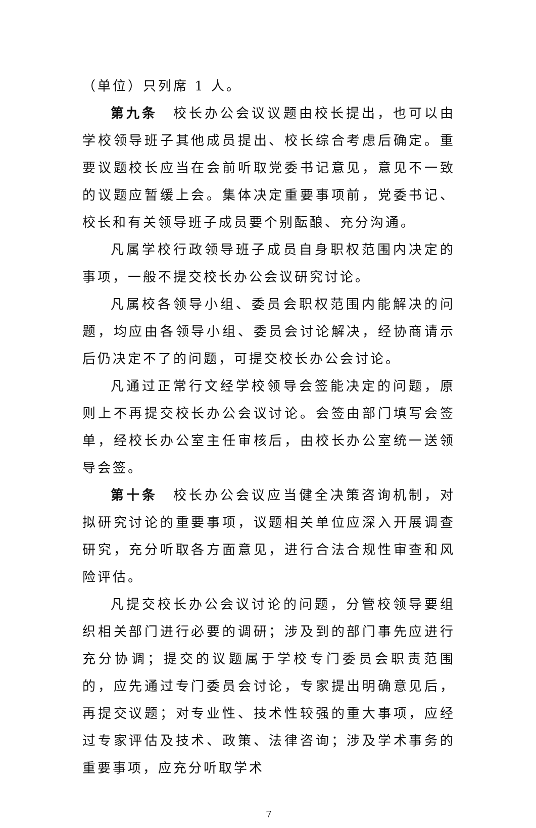（单位）只列席 1 人。
第九条　校长办公会议议题由校长提出，也可以由学校领导班子其他成员提出、校长综合考虑后确定。重要议题校长应当在会前听取党委书记意见，意见不一致的议题应暂缓上会。集体决定重要事项前，党委书记、校长和有关领导班子成员要个别酝酿、充分沟通。
凡属学校行政领导班子成员自身职权范围内决定的事项，一般不提交校长办公会议研究讨论。
凡属校各领导小组、委员会职权范围内能解决的问题，均应由各领导小组、委员会讨论解决，经协商请示后仍决定不了的问题，可提交校长办公会讨论。
凡通过正常行文经学校领导会签能决定的问题，原则上不再提交校长办公会议讨论。会签由部门填写会签单，经校长办公室主任审核后，由校长办公室统一送领导会签。
第十条　校长办公会议应当健全决策咨询机制，对拟研究讨论的重要事项，议题相关单位应深入开展调查研究，充分听取各方面意见，进行合法合规性审查和风险评估。
凡提交校长办公会议讨论的问题，分管校领导要组织相关部门进行必要的调研；涉及到的部门事先应进行充分协调；提交的议题属于学校专门委员会职责范围的，应先通过专门委员会讨论，专家提出明确意见后，再提交议题；对专业性、技术性较强的重大事项，应经过专家评估及技术、政策、法律咨询；涉及学术事务的重要事项，应充分听取学术
7